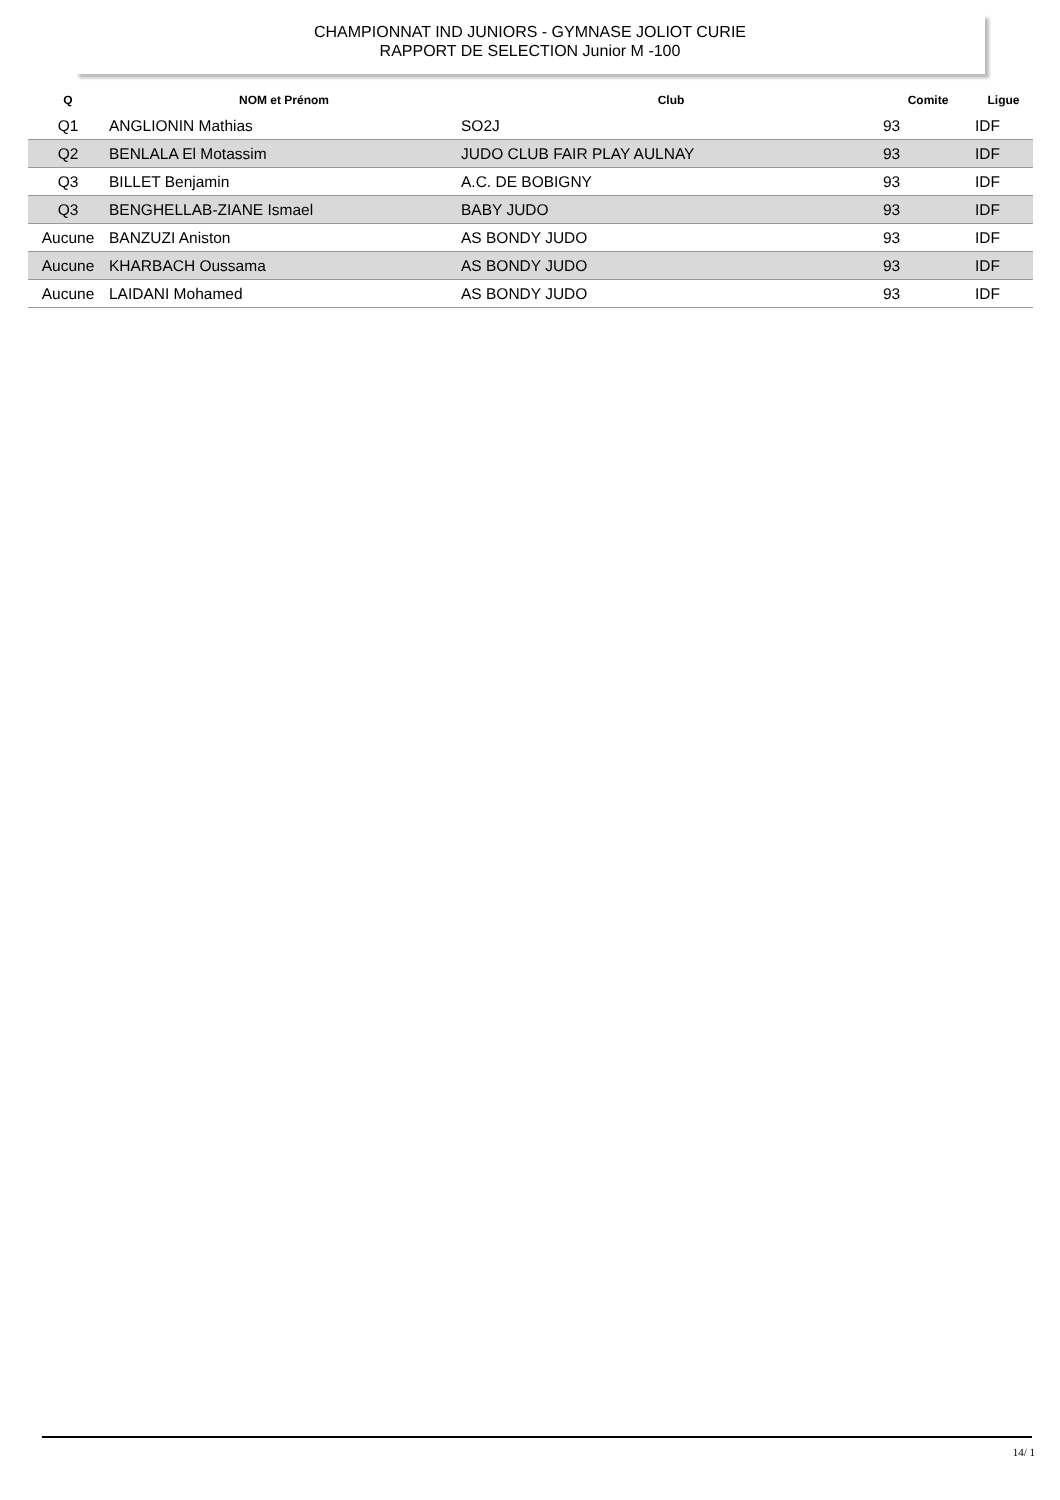CHAMPIONNAT IND JUNIORS - GYMNASE JOLIOT CURIE
RAPPORT DE SELECTION Junior M -100
| Q | NOM et Prénom | Club | Comite | Ligue |
| --- | --- | --- | --- | --- |
| Q1 | ANGLIONIN Mathias | SO2J | 93 | IDF |
| Q2 | BENLALA El Motassim | JUDO CLUB FAIR PLAY AULNAY | 93 | IDF |
| Q3 | BILLET Benjamin | A.C. DE BOBIGNY | 93 | IDF |
| Q3 | BENGHELLAB-ZIANE Ismael | BABY JUDO | 93 | IDF |
| Aucune | BANZUZI Aniston | AS BONDY JUDO | 93 | IDF |
| Aucune | KHARBACH Oussama | AS BONDY JUDO | 93 | IDF |
| Aucune | LAIDANI Mohamed | AS BONDY JUDO | 93 | IDF |
14/ 1